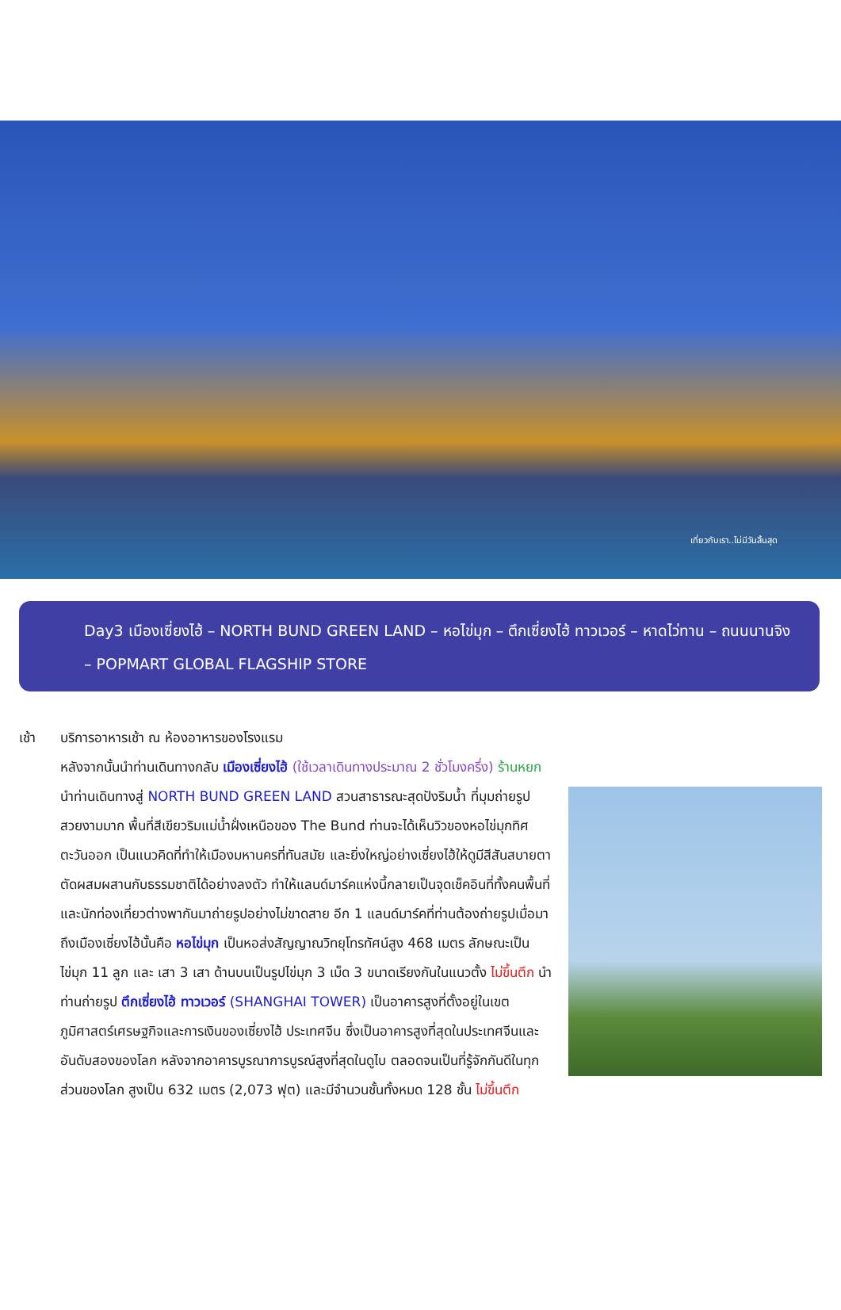เที่ยวกับเรา..ไม่มีวันสิ้นสุด
Day3 เมืองเซี่ยงไฮ้ – NORTH BUND GREEN LAND – หอไข่มุก – ตึกเซี่ยงไฮ้ ทาวเวอร์ – หาดไว่ทาน – ถนนนานจิง – POPMART GLOBAL FLAGSHIP STORE
เช้า บริการอาหารเช้า ณ ห้องอาหารของโรงแรม
หลังจากนั้นนำท่านเดินทางกลับ เมืองเซี่ยงไฮ้ (ใช้เวลาเดินทางประมาณ 2 ชั่วโมงครึ่ง) ร้านหยก
นำท่านเดินทางสู่ NORTH BUND GREEN LAND สวนสาธารณะสุดปังริมน้ำ ที่มุมถ่ายรูปสวยงามมาก พื้นที่สีเขียวริมแม่น้ำฝั่งเหนือของ The Bund ท่านจะได้เห็นวิวของหอไข่มุกทิศตะวันออก เป็นแนวคิดที่ทำให้เมืองมหานครที่ทันสมัย และยิ่งใหญ่อย่างเซี่ยงไฮ้ให้ดูมีสีสันสบายตาตัดผสมผสานกับธรรมชาติได้อย่างลงตัว ทำให้แลนด์มาร์คแห่งนี้กลายเป็นจุดเช็คอินที่ทั้งคนพื้นที่ และนักท่องเที่ยวต่างพากันมาถ่ายรูปอย่างไม่ขาดสาย อีก 1 แลนด์มาร์คที่ท่านต้องถ่ายรูปเมื่อมาถึงเมืองเซี่ยงไฮ้นั้นคือ หอไข่มุก เป็นหอส่งสัญญาณวิทยุโทรทัศน์สูง 468 เมตร ลักษณะเป็นไข่มุก 11 ลูก และ เสา 3 เสา ด้านบนเป็นรูปไข่มุก 3 เม็ด 3 ขนาดเรียงกันในแนวตั้ง ไม่ขึ้นตึก นำท่านถ่ายรูป ตึกเซี่ยงไฮ้ ทาวเวอร์ (SHANGHAI TOWER) เป็นอาคารสูงที่ตั้งอยู่ในเขตภูมิศาสตร์เศรษฐกิจและการเงินของเซี่ยงไฮ้ ประเทศจีน ซึ่งเป็นอาคารสูงที่สุดในประเทศจีนและอันดับสองของโลก หลังจากอาคารบูรณาการบูรณ์สูงที่สุดในดูไบ ตลอดจนเป็นที่รู้จักกันดีในทุกส่วนของโลก สูงเป็น 632 เมตร (2,073 ฟุต) และมีจำนวนชั้นทั้งหมด 128 ชั้น ไม่ขึ้นตึก